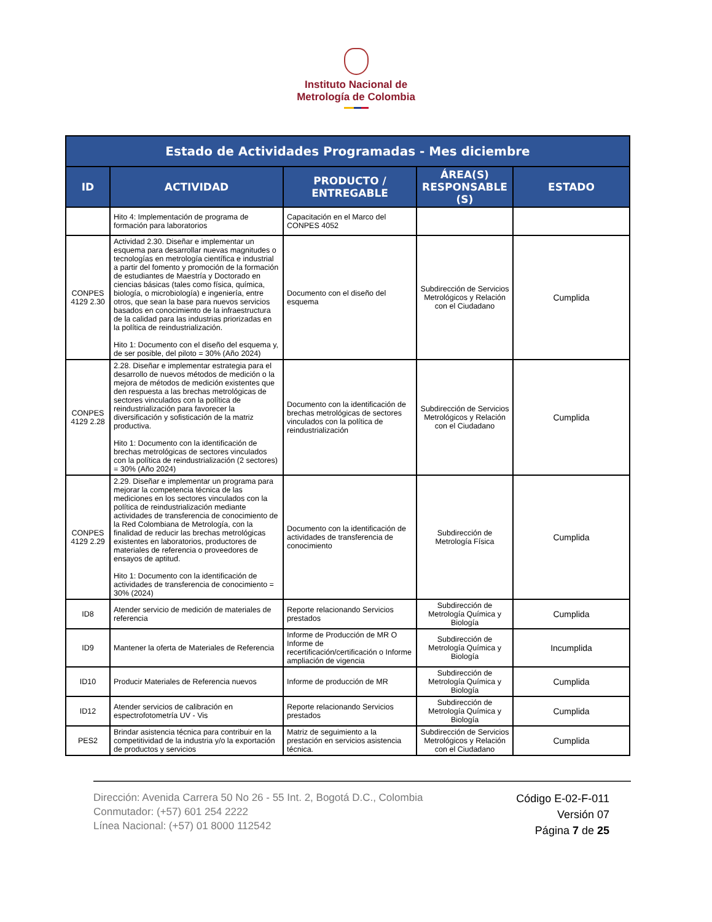Instituto Nacional de
Metrología de Colombia
| Estado de Actividades Programadas - Mes diciembre | | | | |
| --- | --- | --- | --- | --- |
| ID | ACTIVIDAD | PRODUCTO / ENTREGABLE | ÁREA(S) RESPONSABLE (S) | ESTADO |
| | Hito 4: Implementación de programa de formación para laboratorios | Capacitación en el Marco del CONPES 4052 | | |
| CONPES 4129 2.30 | Actividad 2.30. Diseñar e implementar un esquema para desarrollar nuevas magnitudes o tecnologías en metrología científica e industrial a partir del fomento y promoción de la formación de estudiantes de Maestría y Doctorado en ciencias básicas (tales como física, química, biología, o microbiología) e ingeniería, entre otros, que sean la base para nuevos servicios basados en conocimiento de la infraestructura de la calidad para las industrias priorizadas en la política de reindustrialización. Hito 1: Documento con el diseño del esquema y, de ser posible, del piloto = 30% (Año 2024) | Documento con el diseño del esquema | Subdirección de Servicios Metrológicos y Relación con el Ciudadano | Cumplida |
| CONPES 4129 2.28 | 2.28. Diseñar e implementar estrategia para el desarrollo de nuevos métodos de medición o la mejora de métodos de medición existentes que den respuesta a las brechas metrológicas de sectores vinculados con la política de reindustrialización para favorecer la diversificación y sofisticación de la matriz productiva. Hito 1: Documento con la identificación de brechas metrológicas de sectores vinculados con la política de reindustrialización (2 sectores) = 30% (Año 2024) | Documento con la identificación de brechas metrológicas de sectores vinculados con la política de reindustrialización | Subdirección de Servicios Metrológicos y Relación con el Ciudadano | Cumplida |
| CONPES 4129 2.29 | 2.29. Diseñar e implementar un programa para mejorar la competencia técnica de las mediciones en los sectores vinculados con la política de reindustrialización mediante actividades de transferencia de conocimiento de la Red Colombiana de Metrología, con la finalidad de reducir las brechas metrológicas existentes en laboratorios, productores de materiales de referencia o proveedores de ensayos de aptitud. Hito 1: Documento con la identificación de actividades de transferencia de conocimiento = 30% (2024) | Documento con la identificación de actividades de transferencia de conocimiento | Subdirección de Metrología Física | Cumplida |
| ID8 | Atender servicio de medición de materiales de referencia | Reporte relacionando Servicios prestados | Subdirección de Metrología Química y Biología | Cumplida |
| ID9 | Mantener la oferta de Materiales de Referencia | Informe de Producción de MR O Informe de recertificación/certificación o Informe ampliación de vigencia | Subdirección de Metrología Química y Biología | Incumplida |
| ID10 | Producir Materiales de Referencia nuevos | Informe de producción de MR | Subdirección de Metrología Química y Biología | Cumplida |
| ID12 | Atender servicios de calibración en espectrofotometría UV - Vis | Reporte relacionando Servicios prestados | Subdirección de Metrología Química y Biología | Cumplida |
| PES2 | Brindar asistencia técnica para contribuir en la competitividad de la industria y/o la exportación de productos y servicios | Matriz de seguimiento a la prestación en servicios asistencia técnica. | Subdirección de Servicios Metrológicos y Relación con el Ciudadano | Cumplida |
Dirección: Avenida Carrera 50 No 26 - 55 Int. 2, Bogotá D.C., Colombia
Conmutador: (+57) 601 254 2222
Línea Nacional: (+57) 01 8000 112542
Código E-02-F-011
Versión 07
Página 7 de 25